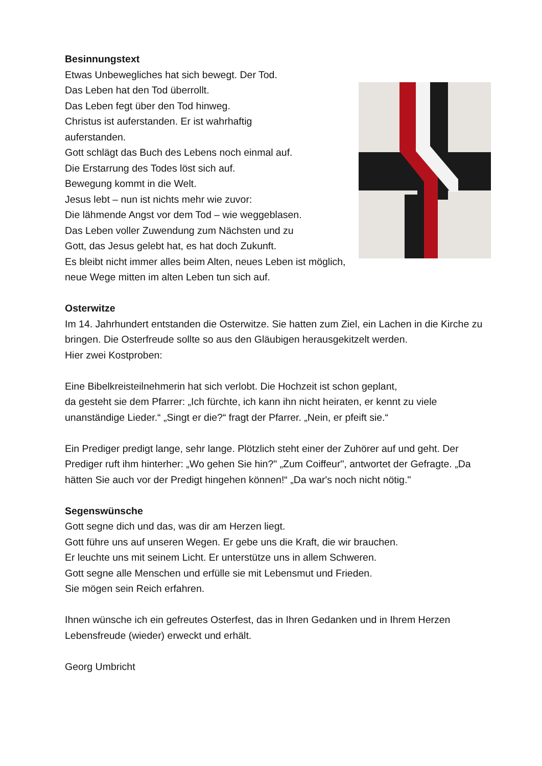Besinnungstext
Etwas Unbewegliches hat sich bewegt. Der Tod.
Das Leben hat den Tod überrollt.
Das Leben fegt über den Tod hinweg.
Christus ist auferstanden. Er ist wahrhaftig
auferstanden.
Gott schlägt das Buch des Lebens noch einmal auf.
Die Erstarrung des Todes löst sich auf.
Bewegung kommt in die Welt.
Jesus lebt – nun ist nichts mehr wie zuvor:
Die lähmende Angst vor dem Tod – wie weggeblasen.
Das Leben voller Zuwendung zum Nächsten und zu
Gott, das Jesus gelebt hat, es hat doch Zukunft.
Es bleibt nicht immer alles beim Alten, neues Leben ist möglich, neue Wege mitten im alten Leben tun sich auf.
Osterwitze
Im 14. Jahrhundert entstanden die Osterwitze. Sie hatten zum Ziel, ein Lachen in die Kirche zu bringen. Die Osterfreude sollte so aus den Gläubigen herausgekitzelt werden.
Hier zwei Kostproben:
Eine Bibelkreisteilnehmerin hat sich verlobt. Die Hochzeit ist schon geplant,
da gesteht sie dem Pfarrer: „Ich fürchte, ich kann ihn nicht heiraten, er kennt zu viele unanständige Lieder.“ „Singt er die?“ fragt der Pfarrer. „Nein, er pfeift sie.“
Ein Prediger predigt lange, sehr lange. Plötzlich steht einer der Zuhörer auf und geht. Der Prediger ruft ihm hinterher: „Wo gehen Sie hin?" „Zum Coiffeur", antwortet der Gefragte. „Da hätten Sie auch vor der Predigt hingehen können!“ „Da war's noch nicht nötig."
Segenswünsche
Gott segne dich und das, was dir am Herzen liegt.
Gott führe uns auf unseren Wegen. Er gebe uns die Kraft, die wir brauchen.
Er leuchte uns mit seinem Licht. Er unterstütze uns in allem Schweren.
Gott segne alle Menschen und erfülle sie mit Lebensmut und Frieden.
Sie mögen sein Reich erfahren.
Ihnen wünsche ich ein gefreutes Osterfest, das in Ihren Gedanken und in Ihrem Herzen Lebensfreude (wieder) erweckt und erhält.
Georg Umbricht